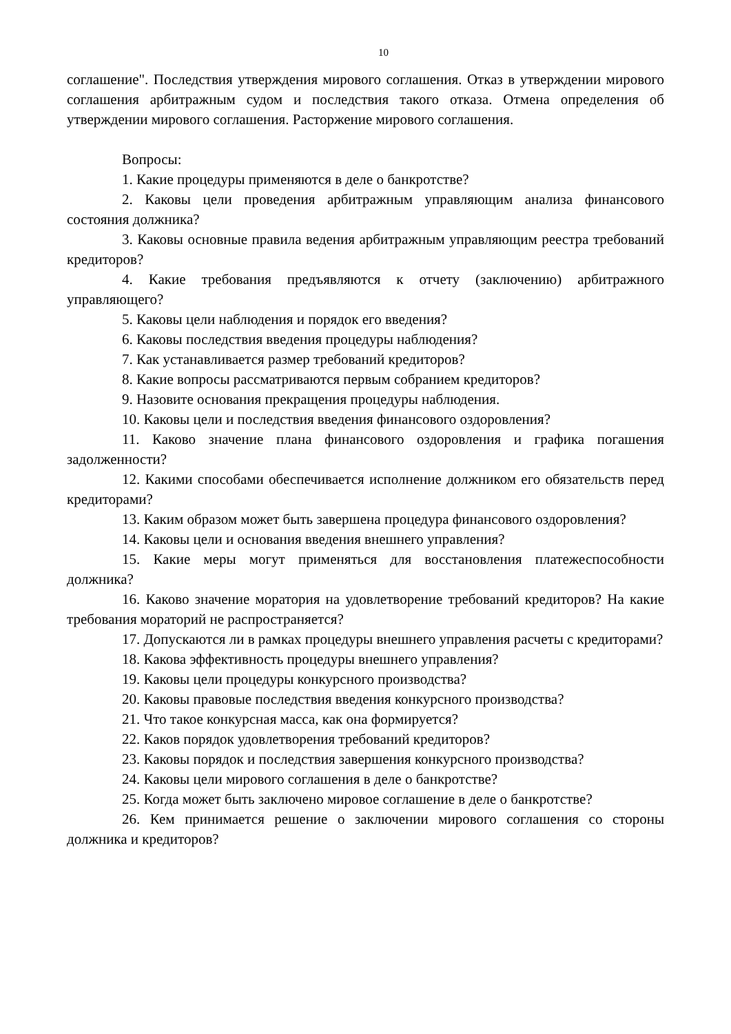10
соглашение". Последствия утверждения мирового соглашения. Отказ в утверждении мирового соглашения арбитражным судом и последствия такого отказа. Отмена определения об утверждении мирового соглашения. Расторжение мирового соглашения.
Вопросы:
1. Какие процедуры применяются в деле о банкротстве?
2. Каковы цели проведения арбитражным управляющим анализа финансового состояния должника?
3. Каковы основные правила ведения арбитражным управляющим реестра требований кредиторов?
4. Какие требования предъявляются к отчету (заключению) арбитражного управляющего?
5. Каковы цели наблюдения и порядок его введения?
6. Каковы последствия введения процедуры наблюдения?
7. Как устанавливается размер требований кредиторов?
8. Какие вопросы рассматриваются первым собранием кредиторов?
9. Назовите основания прекращения процедуры наблюдения.
10. Каковы цели и последствия введения финансового оздоровления?
11. Каково значение плана финансового оздоровления и графика погашения задолженности?
12. Какими способами обеспечивается исполнение должником его обязательств перед кредиторами?
13. Каким образом может быть завершена процедура финансового оздоровления?
14. Каковы цели и основания введения внешнего управления?
15. Какие меры могут применяться для восстановления платежеспособности должника?
16. Каково значение моратория на удовлетворение требований кредиторов? На какие требования мораторий не распространяется?
17. Допускаются ли в рамках процедуры внешнего управления расчеты с кредиторами?
18. Какова эффективность процедуры внешнего управления?
19. Каковы цели процедуры конкурсного производства?
20. Каковы правовые последствия введения конкурсного производства?
21. Что такое конкурсная масса, как она формируется?
22. Каков порядок удовлетворения требований кредиторов?
23. Каковы порядок и последствия завершения конкурсного производства?
24. Каковы цели мирового соглашения в деле о банкротстве?
25. Когда может быть заключено мировое соглашение в деле о банкротстве?
26. Кем принимается решение о заключении мирового соглашения со стороны должника и кредиторов?